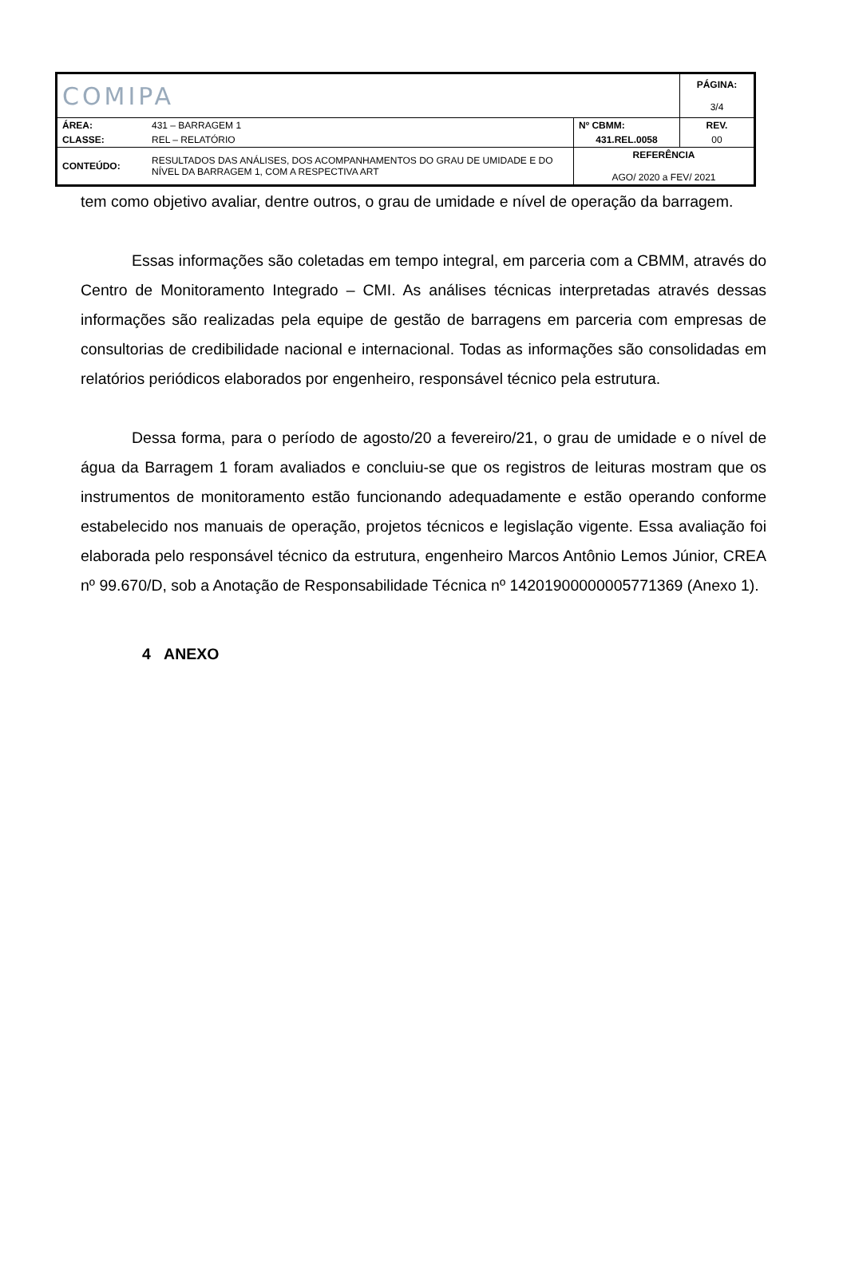| COMIPA | | | PÁGINA: 3/4 |
| ÁREA: | 431 – BARRAGEM 1 | Nº CBMM: | REV. |
| CLASSE: | REL – RELATÓRIO | 431.REL.0058 | 00 |
| CONTEÚDO: | RESULTADOS DAS ANÁLISES, DOS ACOMPANHAMENTOS DO GRAU DE UMIDADE E DO NÍVEL DA BARRAGEM 1, COM A RESPECTIVA ART | REFERÊNCIA AGO/ 2020 a FEV/ 2021 | |
tem como objetivo avaliar, dentre outros, o grau de umidade e nível de operação da barragem.
Essas informações são coletadas em tempo integral, em parceria com a CBMM, através do Centro de Monitoramento Integrado – CMI. As análises técnicas interpretadas através dessas informações são realizadas pela equipe de gestão de barragens em parceria com empresas de consultorias de credibilidade nacional e internacional. Todas as informações são consolidadas em relatórios periódicos elaborados por engenheiro, responsável técnico pela estrutura.
Dessa forma, para o período de agosto/20 a fevereiro/21, o grau de umidade e o nível de água da Barragem 1 foram avaliados e concluiu-se que os registros de leituras mostram que os instrumentos de monitoramento estão funcionando adequadamente e estão operando conforme estabelecido nos manuais de operação, projetos técnicos e legislação vigente. Essa avaliação foi elaborada pelo responsável técnico da estrutura, engenheiro Marcos Antônio Lemos Júnior, CREA nº 99.670/D, sob a Anotação de Responsabilidade Técnica nº 14201900000005771369 (Anexo 1).
4 ANEXO